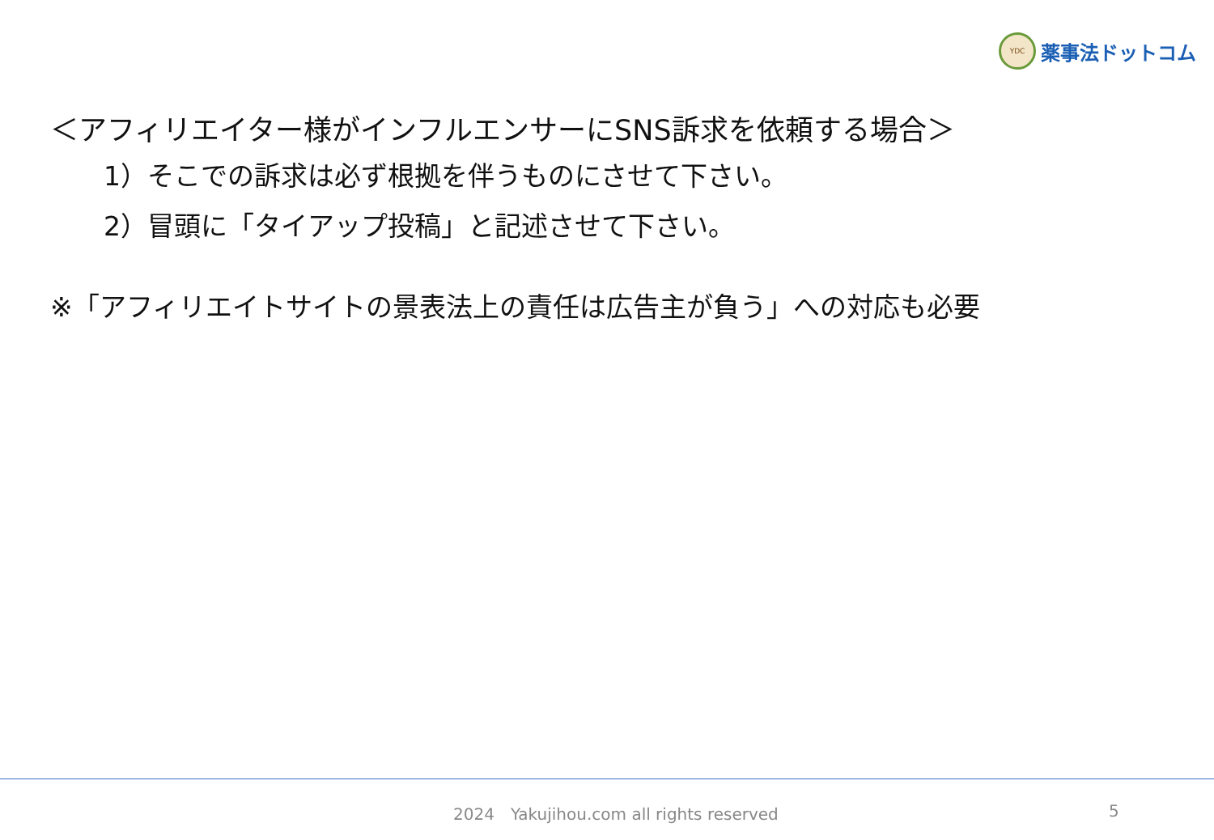YDC
薬事法ドットコム
＜アフィリエイター様がインフルエンサーにSNS訴求を依頼する場合＞
1）そこでの訴求は必ず根拠を伴うものにさせて下さい。
2）冒頭に「タイアップ投稿」と記述させて下さい。
※「アフィリエイトサイトの景表法上の責任は広告主が負う」への対応も必要
2024　Yakujihou.com all rights reserved 5